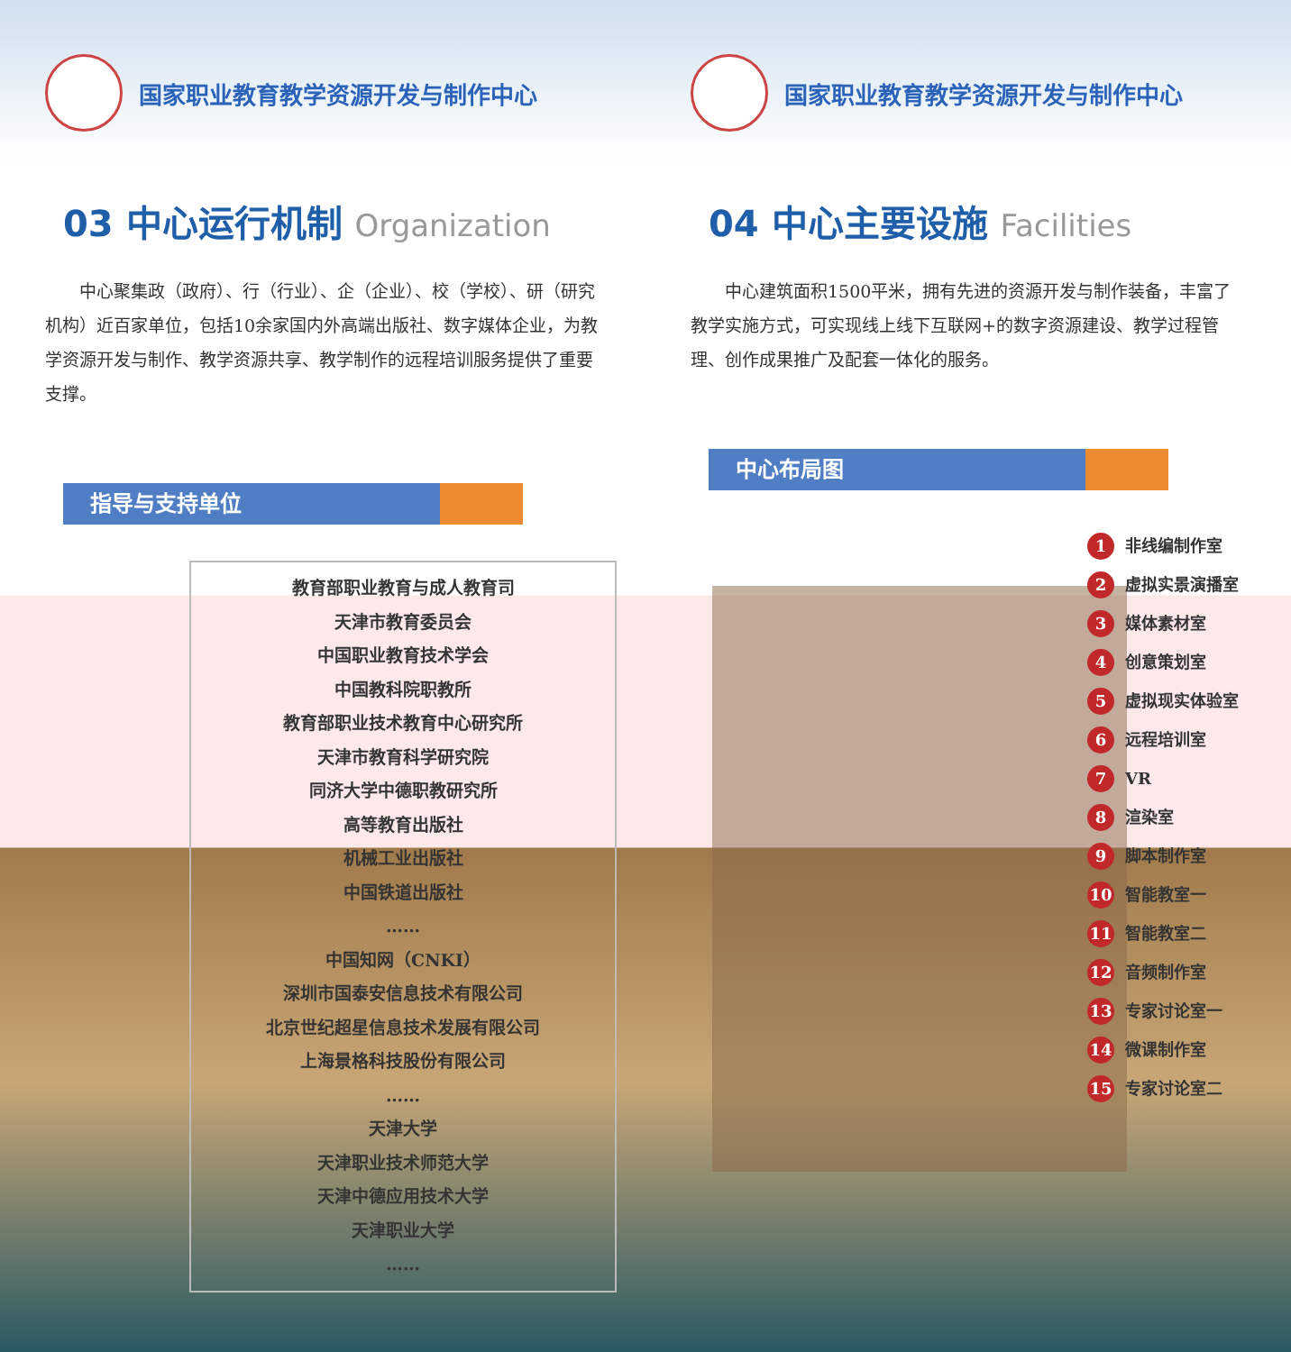国家职业教育教学资源开发与制作中心
03 中心运行机制 Organization
中心聚集政（政府）、行（行业）、企（企业）、校（学校）、研（研究机构）近百家单位，包括10余家国内外高端出版社、数字媒体企业，为教学资源开发与制作、教学资源共享、教学制作的远程培训服务提供了重要支撑。
指导与支持单位
教育部职业教育与成人教育司
天津市教育委员会
中国职业教育技术学会
中国教科院职教所
教育部职业技术教育中心研究所
天津市教育科学研究院
同济大学中德职教研究所
高等教育出版社
机械工业出版社
中国铁道出版社
……
中国知网（CNKI）
深圳市国泰安信息技术有限公司
北京世纪超星信息技术发展有限公司
上海景格科技股份有限公司
……
天津大学
天津职业技术师范大学
天津中德应用技术大学
天津职业大学
……
国家职业教育教学资源开发与制作中心
04 中心主要设施 Facilities
中心建筑面积1500平米，拥有先进的资源开发与制作装备，丰富了教学实施方式，可实现线上线下互联网+的数字资源建设、教学过程管理、创作成果推广及配套一体化的服务。
中心布局图
1 非线编制作室
2 虚拟实景演播室
3 媒体素材室
4 创意策划室
5 虚拟现实体验室
6 远程培训室
7 VR
8 渲染室
9 脚本制作室
10 智能教室一
11 智能教室二
12 音频制作室
13 专家讨论室一
14 微课制作室
15 专家讨论室二